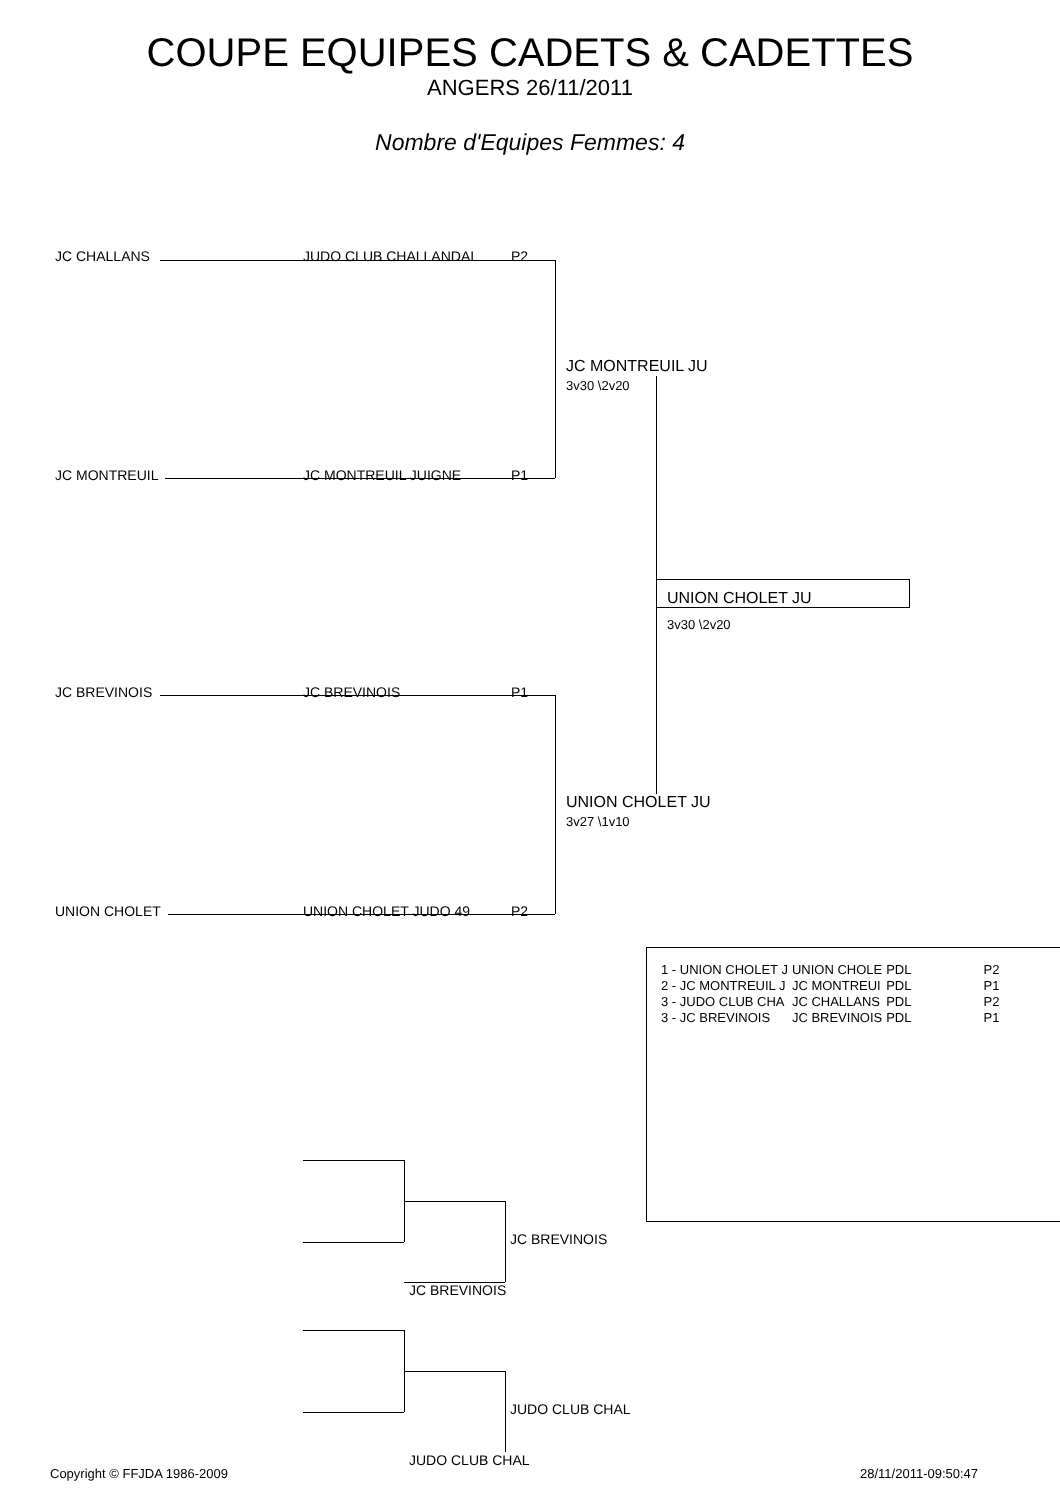COUPE EQUIPES CADETS & CADETTES
ANGERS 26/11/2011
Nombre d'Equipes Femmes: 4
JC CHALLANS JUDO CLUB CHALLANDAI P2
JC MONTREUIL JC MONTREUIL JUIGNE P1
JC BREVINOIS JC BREVINOIS P1
UNION CHOLET UNION CHOLET JUDO 49 P2
JC MONTREUIL JU
3v30 \2v20
UNION CHOLET JU
3v27 \1v10
UNION CHOLET JU
3v30 \2v20
| 1 - UNION CHOLET J | UNION CHOLE | PDL | P2 |
| 2 - JC MONTREUIL J | JC MONTREUI | PDL | P1 |
| 3 - JUDO CLUB CHA | JC CHALLANS | PDL | P2 |
| 3 - JC BREVINOIS | JC BREVINOIS | PDL | P1 |
JC BREVINOIS
JC BREVINOIS
JUDO CLUB CHAL
JUDO CLUB CHAL
Copyright © FFJDA 1986-2009 28/11/2011-09:50:47